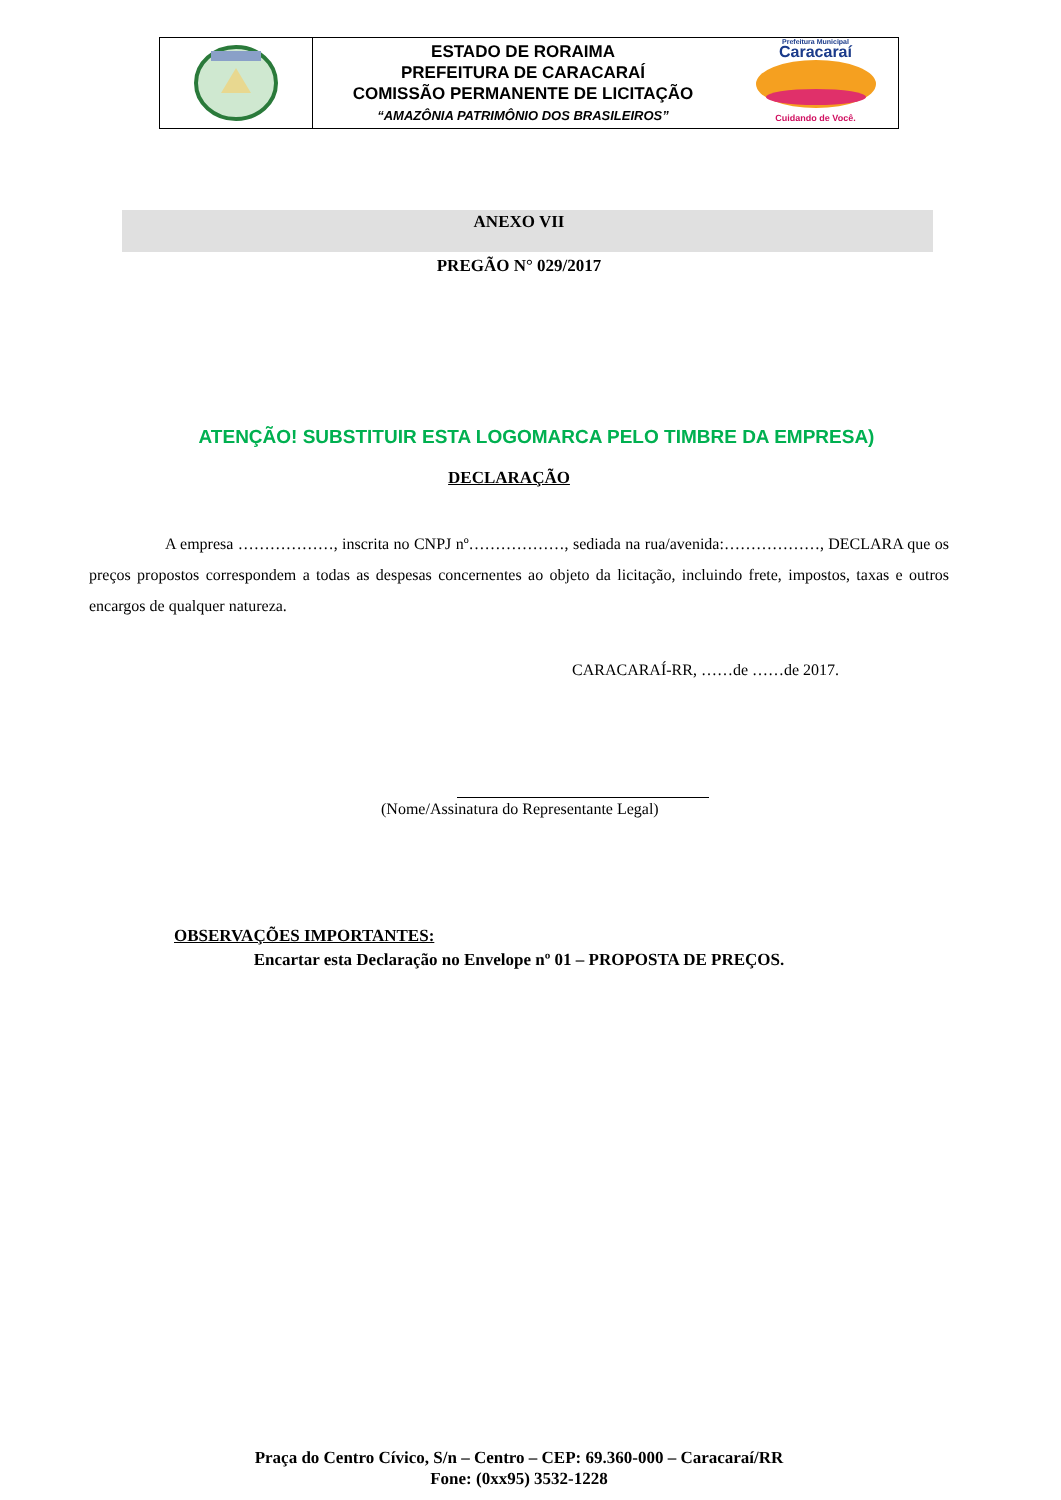ESTADO DE RORAIMA
PREFEITURA DE CARACARAÍ
COMISSÃO PERMANENTE DE LICITAÇÃO
“AMAZÔNIA PATRIMÔNIO DOS BRASILEIROS”
Prefeitura Municipal
Caracaraí
Cuidando de Você.
ANEXO VII
PREGÃO N° 029/2017
ATENÇÃO! SUBSTITUIR ESTA LOGOMARCA PELO TIMBRE DA EMPRESA)
DECLARAÇÃO
A empresa ………………, inscrita no CNPJ nº………………, sediada na rua/avenida:………………, DECLARA que os preços propostos correspondem a todas as despesas concernentes ao objeto da licitação, incluindo frete, impostos, taxas e outros encargos de qualquer natureza.
CARACARAÍ-RR, ……de ……de 2017.
(Nome/Assinatura do Representante Legal)
OBSERVAÇÕES IMPORTANTES:
Encartar esta Declaração no Envelope nº 01 – PROPOSTA DE PREÇOS.
Praça do Centro Cívico, S/n – Centro – CEP: 69.360-000 – Caracaraí/RR
Fone: (0xx95) 3532-1228